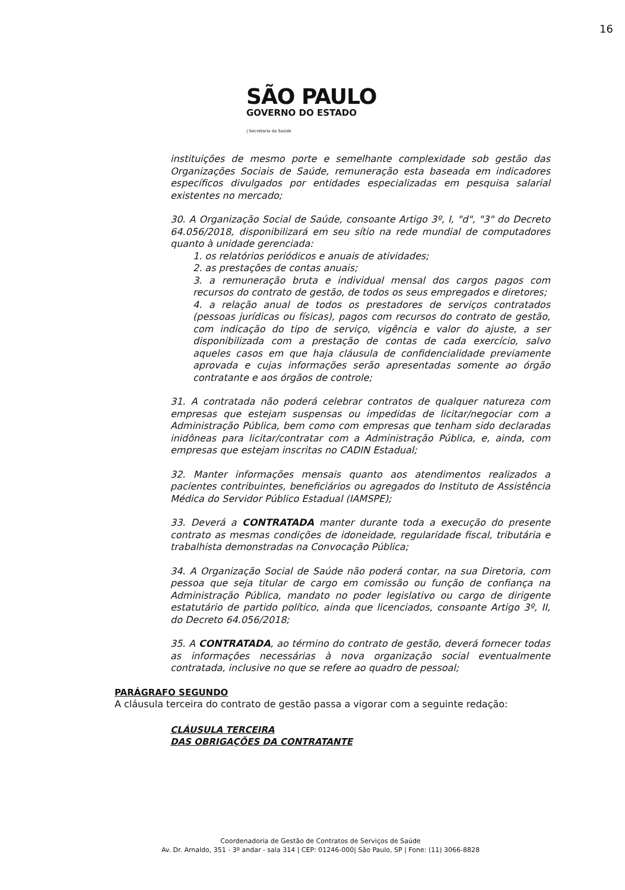16
SÃO PAULO
GOVERNO DO ESTADO
| Secretaria da Saúde
instituições de mesmo porte e semelhante complexidade sob gestão das Organizações Sociais de Saúde, remuneração esta baseada em indicadores específicos divulgados por entidades especializadas em pesquisa salarial existentes no mercado;
30. A Organização Social de Saúde, consoante Artigo 3º, I, "d", "3" do Decreto 64.056/2018, disponibilizará em seu sítio na rede mundial de computadores quanto à unidade gerenciada:
1. os relatórios periódicos e anuais de atividades;
2. as prestações de contas anuais;
3. a remuneração bruta e individual mensal dos cargos pagos com recursos do contrato de gestão, de todos os seus empregados e diretores;
4. a relação anual de todos os prestadores de serviços contratados (pessoas jurídicas ou físicas), pagos com recursos do contrato de gestão, com indicação do tipo de serviço, vigência e valor do ajuste, a ser disponibilizada com a prestação de contas de cada exercício, salvo aqueles casos em que haja cláusula de confidencialidade previamente aprovada e cujas informações serão apresentadas somente ao órgão contratante e aos órgãos de controle;
31. A contratada não poderá celebrar contratos de qualquer natureza com empresas que estejam suspensas ou impedidas de licitar/negociar com a Administração Pública, bem como com empresas que tenham sido declaradas inidôneas para licitar/contratar com a Administração Pública, e, ainda, com empresas que estejam inscritas no CADIN Estadual;
32. Manter informações mensais quanto aos atendimentos realizados a pacientes contribuintes, beneficiários ou agregados do Instituto de Assistência Médica do Servidor Público Estadual (IAMSPE);
33. Deverá a CONTRATADA manter durante toda a execução do presente contrato as mesmas condições de idoneidade, regularidade fiscal, tributária e trabalhista demonstradas na Convocação Pública;
34. A Organização Social de Saúde não poderá contar, na sua Diretoria, com pessoa que seja titular de cargo em comissão ou função de confiança na Administração Pública, mandato no poder legislativo ou cargo de dirigente estatutário de partido político, ainda que licenciados, consoante Artigo 3º, II, do Decreto 64.056/2018;
35. A CONTRATADA, ao término do contrato de gestão, deverá fornecer todas as informações necessárias à nova organização social eventualmente contratada, inclusive no que se refere ao quadro de pessoal;
PARÁGRAFO SEGUNDO
A cláusula terceira do contrato de gestão passa a vigorar com a seguinte redação:
CLÁUSULA TERCEIRA
DAS OBRIGAÇÕES DA CONTRATANTE
Coordenadoria de Gestão de Contratos de Serviços de Saúde
Av. Dr. Arnaldo, 351 - 3º andar - sala 314 | CEP: 01246-000| São Paulo, SP | Fone: (11) 3066-8828